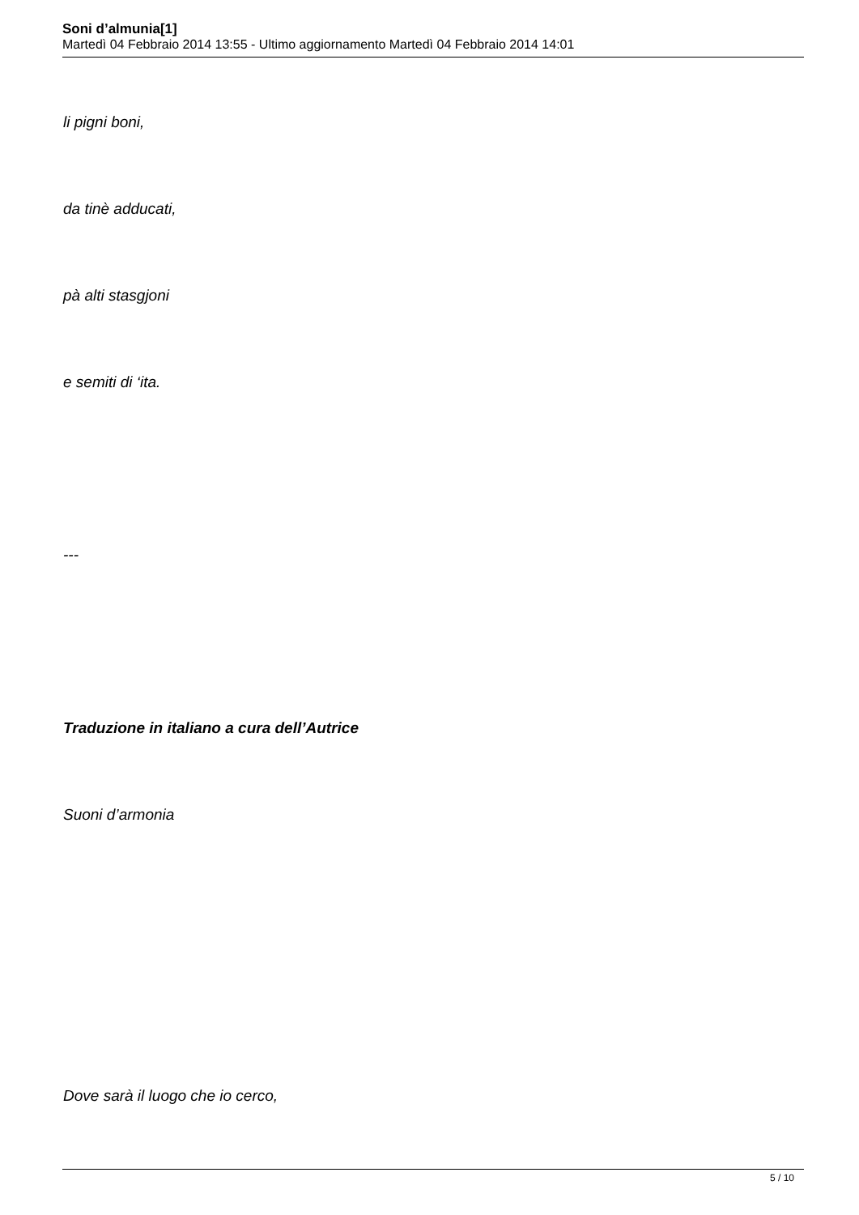Soni d’almunia[1]
Martedì 04 Febbraio 2014 13:55 - Ultimo aggiornamento Martedì 04 Febbraio 2014 14:01
li pigni boni,
da tinè adducati,
pà alti stasgjoni
e semiti di ‘ita.
---
Traduzione in italiano a cura dell’Autrice
Suoni d’armonia
Dove sarà il luogo che io cerco,
5 / 10